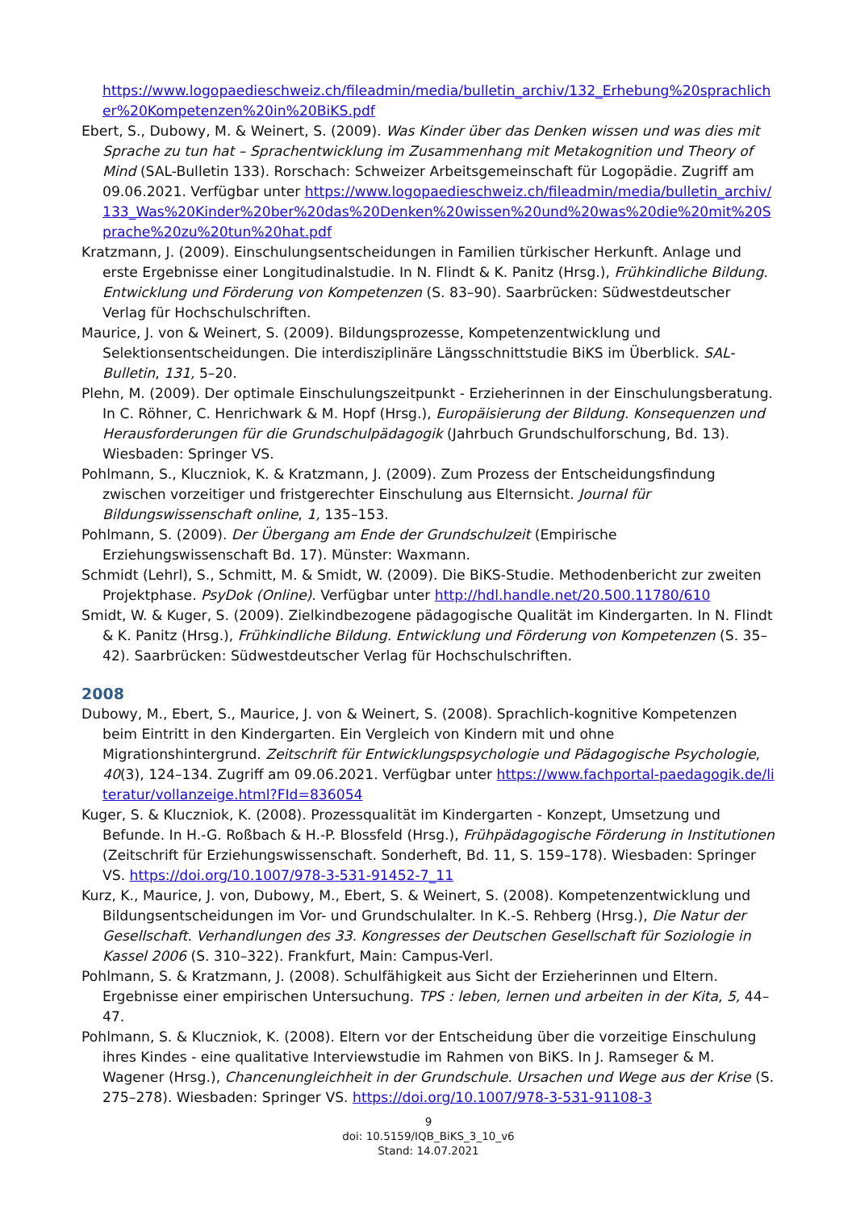https://www.logopaedieschweiz.ch/fileadmin/media/bulletin_archiv/132_Erhebung%20sprachlicher%20Kompetenzen%20in%20BiKS.pdf
Ebert, S., Dubowy, M. & Weinert, S. (2009). Was Kinder über das Denken wissen und was dies mit Sprache zu tun hat – Sprachentwicklung im Zusammenhang mit Metakognition und Theory of Mind (SAL-Bulletin 133). Rorschach: Schweizer Arbeitsgemeinschaft für Logopädie. Zugriff am 09.06.2021. Verfügbar unter https://www.logopaedieschweiz.ch/fileadmin/media/bulletin_archiv/133_Was%20Kinder%20ber%20das%20Denken%20wissen%20und%20was%20die%20mit%20Sprache%20zu%20tun%20hat.pdf
Kratzmann, J. (2009). Einschulungsentscheidungen in Familien türkischer Herkunft. Anlage und erste Ergebnisse einer Longitudinalstudie. In N. Flindt & K. Panitz (Hrsg.), Frühkindliche Bildung. Entwicklung und Förderung von Kompetenzen (S. 83–90). Saarbrücken: Südwestdeutscher Verlag für Hochschulschriften.
Maurice, J. von & Weinert, S. (2009). Bildungsprozesse, Kompetenzentwicklung und Selektionsentscheidungen. Die interdisziplinäre Längsschnittstudie BiKS im Überblick. SAL-Bulletin, 131, 5–20.
Plehn, M. (2009). Der optimale Einschulungszeitpunkt - Erzieherinnen in der Einschulungsberatung. In C. Röhner, C. Henrichwark & M. Hopf (Hrsg.), Europäisierung der Bildung. Konsequenzen und Herausforderungen für die Grundschulpädagogik (Jahrbuch Grundschulforschung, Bd. 13). Wiesbaden: Springer VS.
Pohlmann, S., Kluczniok, K. & Kratzmann, J. (2009). Zum Prozess der Entscheidungsfindung zwischen vorzeitiger und fristgerechter Einschulung aus Elternsicht. Journal für Bildungswissenschaft online, 1, 135–153.
Pohlmann, S. (2009). Der Übergang am Ende der Grundschulzeit (Empirische Erziehungswissenschaft Bd. 17). Münster: Waxmann.
Schmidt (Lehrl), S., Schmitt, M. & Smidt, W. (2009). Die BiKS-Studie. Methodenbericht zur zweiten Projektphase. PsyDok (Online). Verfügbar unter http://hdl.handle.net/20.500.11780/610
Smidt, W. & Kuger, S. (2009). Zielkindbezogene pädagogische Qualität im Kindergarten. In N. Flindt & K. Panitz (Hrsg.), Frühkindliche Bildung. Entwicklung und Förderung von Kompetenzen (S. 35–42). Saarbrücken: Südwestdeutscher Verlag für Hochschulschriften.
2008
Dubowy, M., Ebert, S., Maurice, J. von & Weinert, S. (2008). Sprachlich-kognitive Kompetenzen beim Eintritt in den Kindergarten. Ein Vergleich von Kindern mit und ohne Migrationshintergrund. Zeitschrift für Entwicklungspsychologie und Pädagogische Psychologie, 40(3), 124–134. Zugriff am 09.06.2021. Verfügbar unter https://www.fachportal-paedagogik.de/literatur/vollanzeige.html?FId=836054
Kuger, S. & Kluczniok, K. (2008). Prozessqualität im Kindergarten - Konzept, Umsetzung und Befunde. In H.-G. Roßbach & H.-P. Blossfeld (Hrsg.), Frühpädagogische Förderung in Institutionen (Zeitschrift für Erziehungswissenschaft. Sonderheft, Bd. 11, S. 159–178). Wiesbaden: Springer VS. https://doi.org/10.1007/978-3-531-91452-7_11
Kurz, K., Maurice, J. von, Dubowy, M., Ebert, S. & Weinert, S. (2008). Kompetenzentwicklung und Bildungsentscheidungen im Vor- und Grundschulalter. In K.-S. Rehberg (Hrsg.), Die Natur der Gesellschaft. Verhandlungen des 33. Kongresses der Deutschen Gesellschaft für Soziologie in Kassel 2006 (S. 310–322). Frankfurt, Main: Campus-Verl.
Pohlmann, S. & Kratzmann, J. (2008). Schulfähigkeit aus Sicht der Erzieherinnen und Eltern. Ergebnisse einer empirischen Untersuchung. TPS : leben, lernen und arbeiten in der Kita, 5, 44–47.
Pohlmann, S. & Kluczniok, K. (2008). Eltern vor der Entscheidung über die vorzeitige Einschulung ihres Kindes - eine qualitative Interviewstudie im Rahmen von BiKS. In J. Ramseger & M. Wagener (Hrsg.), Chancenungleichheit in der Grundschule. Ursachen und Wege aus der Krise (S. 275–278). Wiesbaden: Springer VS. https://doi.org/10.1007/978-3-531-91108-3
9
doi: 10.5159/IQB_BiKS_3_10_v6
Stand: 14.07.2021